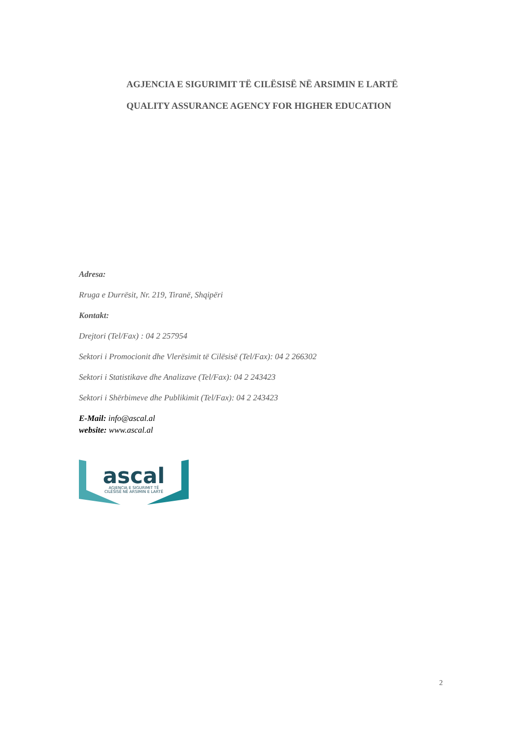AGJENCIA E SIGURIMIT TË CILËSISË NË ARSIMIN E LARTË
QUALITY ASSURANCE AGENCY FOR HIGHER EDUCATION
Adresa:
Rruga e Durrësit, Nr. 219, Tiranë, Shqipëri
Kontakt:
Drejtori (Tel/Fax) : 04 2 257954
Sektori i Promocionit dhe Vlerësimit të Cilësisë (Tel/Fax): 04 2 266302
Sektori i Statistikave dhe Analizave (Tel/Fax): 04 2 243423
Sektori i Shërbimeve dhe Publikimit (Tel/Fax): 04 2 243423
E-Mail: info@ascal.al
website: www.ascal.al
ascal
AGJENCIA E SIGURIMIT TË
CILËSISË NË ARSIMIN E LARTË
2